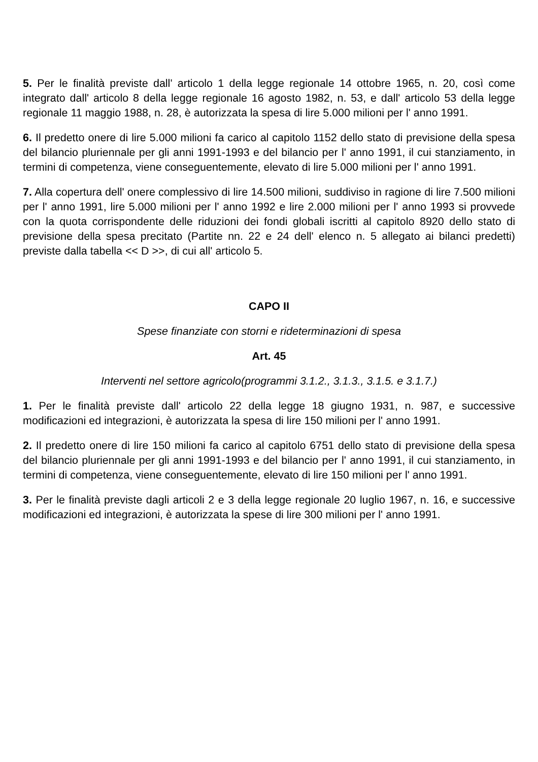5. Per le finalità previste dall' articolo 1 della legge regionale 14 ottobre 1965, n. 20, così come integrato dall' articolo 8 della legge regionale 16 agosto 1982, n. 53, e dall' articolo 53 della legge regionale 11 maggio 1988, n. 28, è autorizzata la spesa di lire 5.000 milioni per l' anno 1991.
6. Il predetto onere di lire 5.000 milioni fa carico al capitolo 1152 dello stato di previsione della spesa del bilancio pluriennale per gli anni 1991-1993 e del bilancio per l' anno 1991, il cui stanziamento, in termini di competenza, viene conseguentemente, elevato di lire 5.000 milioni per l' anno 1991.
7. Alla copertura dell' onere complessivo di lire 14.500 milioni, suddiviso in ragione di lire 7.500 milioni per l' anno 1991, lire 5.000 milioni per l' anno 1992 e lire 2.000 milioni per l' anno 1993 si provvede con la quota corrispondente delle riduzioni dei fondi globali iscritti al capitolo 8920 dello stato di previsione della spesa precitato (Partite nn. 22 e 24 dell' elenco n. 5 allegato ai bilanci predetti) previste dalla tabella << D >>, di cui all' articolo 5.
CAPO II
Spese finanziate con storni e rideterminazioni di spesa
Art. 45
Interventi nel settore agricolo(programmi 3.1.2., 3.1.3., 3.1.5. e 3.1.7.)
1. Per le finalità previste dall' articolo 22 della legge 18 giugno 1931, n. 987, e successive modificazioni ed integrazioni, è autorizzata la spesa di lire 150 milioni per l' anno 1991.
2. Il predetto onere di lire 150 milioni fa carico al capitolo 6751 dello stato di previsione della spesa del bilancio pluriennale per gli anni 1991-1993 e del bilancio per l' anno 1991, il cui stanziamento, in termini di competenza, viene conseguentemente, elevato di lire 150 milioni per l' anno 1991.
3. Per le finalità previste dagli articoli 2 e 3 della legge regionale 20 luglio 1967, n. 16, e successive modificazioni ed integrazioni, è autorizzata la spese di lire 300 milioni per l' anno 1991.